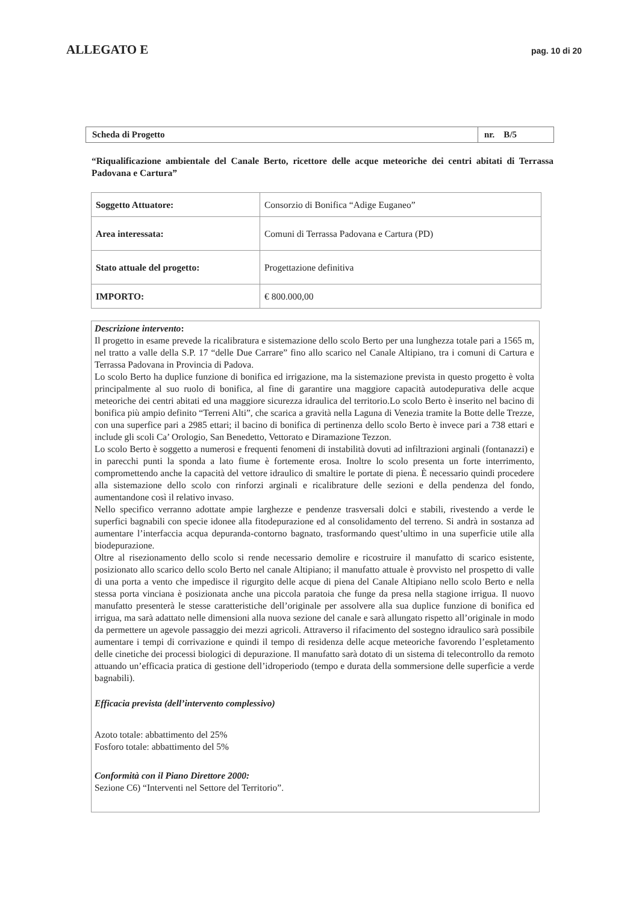ALLEGATO E pag. 10 di 20
| Scheda di Progetto | nr. B/5 |
“Riqualificazione ambientale del Canale Berto, ricettore delle acque meteoriche dei centri abitati di Terrassa Padovana e Cartura”
| Soggetto Attuatore: | Consorzio di Bonifica “Adige Euganeo” |
| Area interessata: | Comuni di Terrassa Padovana e Cartura (PD) |
| Stato attuale del progetto: | Progettazione definitiva |
| IMPORTO: | € 800.000,00 |
Descrizione intervento:
Il progetto in esame prevede la ricalibratura e sistemazione dello scolo Berto per una lunghezza totale pari a 1565 m, nel tratto a valle della S.P. 17 “delle Due Carrare” fino allo scarico nel Canale Altipiano, tra i comuni di Cartura e Terrassa Padovana in Provincia di Padova.
Lo scolo Berto ha duplice funzione di bonifica ed irrigazione, ma la sistemazione prevista in questo progetto è volta principalmente al suo ruolo di bonifica, al fine di garantire una maggiore capacità autodepurativa delle acque meteoriche dei centri abitati ed una maggiore sicurezza idraulica del territorio.Lo scolo Berto è inserito nel bacino di bonifica più ampio definito “Terreni Alti”, che scarica a gravità nella Laguna di Venezia tramite la Botte delle Trezze, con una superfice pari a 2985 ettari; il bacino di bonifica di pertinenza dello scolo Berto è invece pari a 738 ettari e include gli scoli Ca’ Orologio, San Benedetto, Vettorato e Diramazione Tezzon.
Lo scolo Berto è soggetto a numerosi e frequenti fenomeni di instabilità dovuti ad infiltrazioni arginali (fontanazzi) e in parecchi punti la sponda a lato fiume è fortemente erosa. Inoltre lo scolo presenta un forte interrimento, compromettendo anche la capacità del vettore idraulico di smaltire le portate di piena. È necessario quindi procedere alla sistemazione dello scolo con rinforzi arginali e ricalibrature delle sezioni e della pendenza del fondo, aumentandone così il relativo invaso.
Nello specifico verranno adottate ampie larghezze e pendenze trasversali dolci e stabili, rivestendo a verde le superfici bagnabili con specie idonee alla fitodepurazione ed al consolidamento del terreno. Si andrà in sostanza ad aumentare l’interfaccia acqua depuranda-contorno bagnato, trasformando quest’ultimo in una superficie utile alla biodepurazione.
Oltre al risezionamento dello scolo si rende necessario demolire e ricostruire il manufatto di scarico esistente, posizionato allo scarico dello scolo Berto nel canale Altipiano; il manufatto attuale è provvisto nel prospetto di valle di una porta a vento che impedisce il rigurgito delle acque di piena del Canale Altipiano nello scolo Berto e nella stessa porta vinciana è posizionata anche una piccola paratoia che funge da presa nella stagione irrigua. Il nuovo manufatto presenterà le stesse caratteristiche dell’originale per assolvere alla sua duplice funzione di bonifica ed irrigua, ma sarà adattato nelle dimensioni alla nuova sezione del canale e sarà allungato rispetto all’originale in modo da permettere un agevole passaggio dei mezzi agricoli. Attraverso il rifacimento del sostegno idraulico sarà possibile aumentare i tempi di corrivazione e quindi il tempo di residenza delle acque meteoriche favorendo l’espletamento delle cinetiche dei processi biologici di depurazione. Il manufatto sarà dotato di un sistema di telecontrollo da remoto attuando un’efficacia pratica di gestione dell’idroperiodo (tempo e durata della sommersione delle superficie a verde bagnabili).
Efficacia prevista (dell’intervento complessivo)
Azoto totale: abbattimento del 25%
Fosforo totale: abbattimento del 5%
Conformità con il Piano Direttore 2000:
Sezione C6) “Interventi nel Settore del Territorio”.